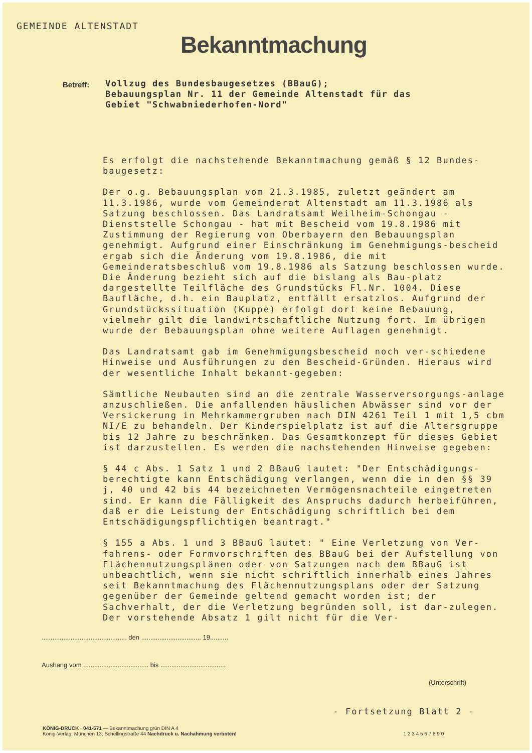GEMEINDE ALTENSTADT
Bekanntmachung
Betreff:
Vollzug des Bundesbaugesetzes (BBauG);
Bebauungsplan Nr. 11 der Gemeinde Altenstadt für das
Gebiet "Schwabniederhofen-Nord"
Es erfolgt die nachstehende Bekanntmachung gemäß § 12 Bundes-baugesetz:
Der o.g. Bebauungsplan vom 21.3.1985, zuletzt geändert am 11.3.1986, wurde vom Gemeinderat Altenstadt am 11.3.1986 als Satzung beschlossen. Das Landratsamt Weilheim-Schongau - Dienststelle Schongau - hat mit Bescheid vom 19.8.1986 mit Zustimmung der Regierung von Oberbayern den Bebauungsplan genehmigt. Aufgrund einer Einschränkung im Genehmigungs-bescheid ergab sich die Änderung vom 19.8.1986, die mit Gemeinderatsbeschluß vom 19.8.1986 als Satzung beschlossen wurde. Die Änderung bezieht sich auf die bislang als Bau-platz dargestellte Teilfläche des Grundstücks Fl.Nr. 1004. Diese Baufläche, d.h. ein Bauplatz, entfällt ersatzlos. Aufgrund der Grundstückssituation (Kuppe) erfolgt dort keine Bebauung, vielmehr gilt die landwirtschaftliche Nutzung fort. Im übrigen wurde der Bebauungsplan ohne weitere Auflagen genehmigt.
Das Landratsamt gab im Genehmigungsbescheid noch ver-schiedene Hinweise und Ausführungen zu den Bescheid-Gründen. Hieraus wird der wesentliche Inhalt bekannt-gegeben:
Sämtliche Neubauten sind an die zentrale Wasserversorgungs-anlage anzuschließen. Die anfallenden häuslichen Abwässer sind vor der Versickerung in Mehrkammergruben nach DIN 4261 Teil 1 mit 1,5 cbm NI/E zu behandeln. Der Kinderspielplatz ist auf die Altersgruppe bis 12 Jahre zu beschränken. Das Gesamtkonzept für dieses Gebiet ist darzustellen. Es werden die nachstehenden Hinweise gegeben:
§ 44 c Abs. 1 Satz 1 und 2 BBauG lautet: "Der Entschädigungs-berechtigte kann Entschädigung verlangen, wenn die in den §§ 39 j, 40 und 42 bis 44 bezeichneten Vermögensnachteile eingetreten sind. Er kann die Fälligkeit des Anspruchs dadurch herbeiführen, daß er die Leistung der Entschädigung schriftlich bei dem Entschädigungspflichtigen beantragt."
§ 155 a Abs. 1 und 3 BBauG lautet: " Eine Verletzung von Ver-fahrens- oder Formvorschriften des BBauG bei der Aufstellung von Flächennutzungsplänen oder von Satzungen nach dem BBauG ist unbeachtlich, wenn sie nicht schriftlich innerhalb eines Jahres seit Bekanntmachung des Flächennutzungsplans oder der Satzung gegenüber der Gemeinde geltend gemacht worden ist; der Sachverhalt, der die Verletzung begründen soll, ist dar-zulegen. Der vorstehende Absatz 1 gilt nicht für die Ver-
.............................................., den ................................. 19..........
Aushang vom .................................... bis ....................................
(Unterschrift)
- Fortsetzung Blatt 2 -
KÖNIG-DRUCK · 041-571 — Bekanntmachung grün DIN A 4
König-Verlag, München 13, Schellingstraße 44 Nachdruck u. Nachahmung verboten! 1 2 3 4 5 6 7 8 9 0